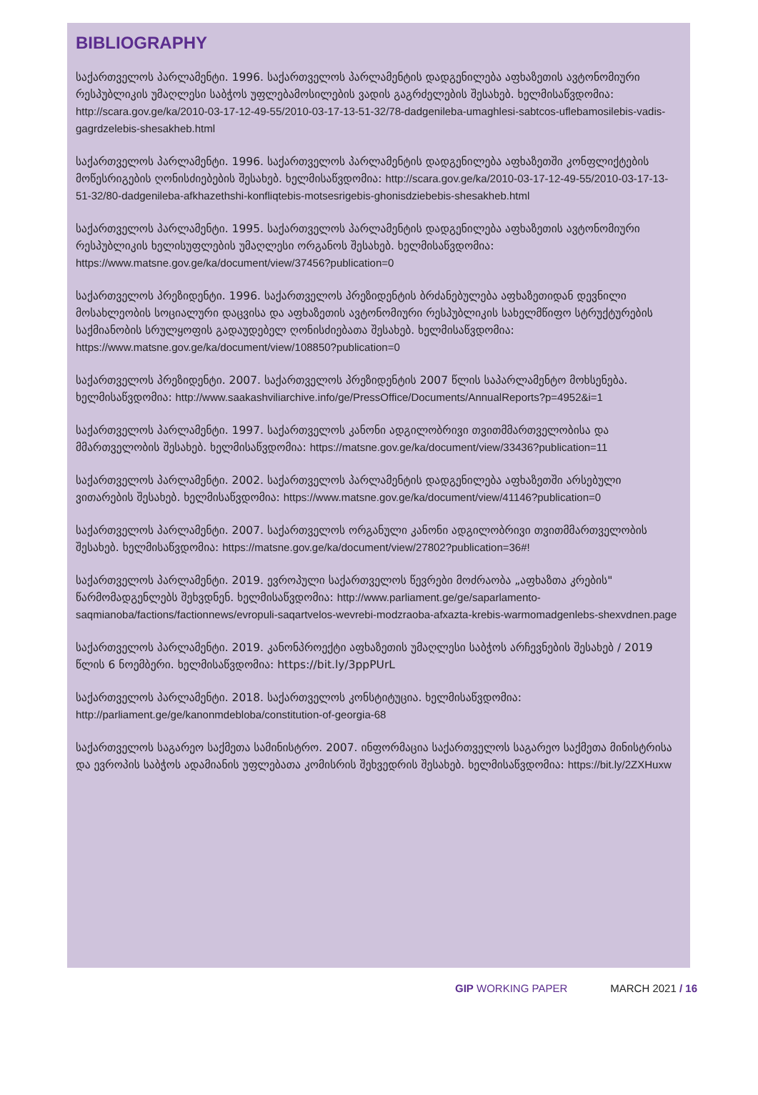BIBLIOGRAPHY
საქართველოს პარლამენტი. 1996. საქართველოს პარლამენტის დადგენილება აფხაზეთის ავტონომიური რესპუბლიკის უმაღლესი საბჭოს უფლებამოსილების ვადის გაგრძელების შესახებ. ხელმისაწვდომია: http://scara.gov.ge/ka/2010-03-17-12-49-55/2010-03-17-13-51-32/78-dadgenileba-umaghlesi-sabtcos-uflebamosilebis-vadis-gagrdzelebis-shesakheb.html
საქართველოს პარლამენტი. 1996. საქართველოს პარლამენტის დადგენილება აფხაზეთში კონფლიქტების მოწესრიგების ღონისძიებების შესახებ. ხელმისაწვდომია: http://scara.gov.ge/ka/2010-03-17-12-49-55/2010-03-17-13-51-32/80-dadgenileba-afkhazethshi-konfliqtebis-motsesrigebis-ghonisdziebebis-shesakheb.html
საქართველოს პარლამენტი. 1995. საქართველოს პარლამენტის დადგენილება აფხაზეთის ავტონომიური რესპუბლიკის ხელისუფლების უმაღლესი ორგანოს შესახებ. ხელმისაწვდომია: https://www.matsne.gov.ge/ka/document/view/37456?publication=0
საქართველოს პრეზიდენტი. 1996. საქართველოს პრეზიდენტის ბრძანებულება აფხაზეთიდან დევნილი მოსახლეობის სოციალური დაცვისა და აფხაზეთის ავტონომიური რესპუბლიკის სახელმწიფო სტრუქტურების საქმიანობის სრულყოფის გადაუდებელ ღონისძიებათა შესახებ. ხელმისაწვდომია: https://www.matsne.gov.ge/ka/document/view/108850?publication=0
საქართველოს პრეზიდენტი. 2007. საქართველოს პრეზიდენტის 2007 წლის საპარლამენტო მოხსენება. ხელმისაწვდომია: http://www.saakashviliarchive.info/ge/PressOffice/Documents/AnnualReports?p=4952&i=1
საქართველოს პარლამენტი. 1997. საქართველოს კანონი ადგილობრივი თვითმმართველობისა და მმართველობის შესახებ. ხელმისაწვდომია: https://matsne.gov.ge/ka/document/view/33436?publication=11
საქართველოს პარლამენტი. 2002. საქართველოს პარლამენტის დადგენილება აფხაზეთში არსებული ვითარების შესახებ. ხელმისაწვდომია: https://www.matsne.gov.ge/ka/document/view/41146?publication=0
საქართველოს პარლამენტი. 2007. საქართველოს ორგანული კანონი ადგილობრივი თვითმმართველობის შესახებ. ხელმისაწვდომია: https://matsne.gov.ge/ka/document/view/27802?publication=36#!
საქართველოს პარლამენტი. 2019. ევროპული საქართველოს წევრები მოძრაობა „აფხაზთა კრების" წარმომადგენლებს შეხვდნენ. ხელმისაწვდომია: http://www.parliament.ge/ge/saparlamento-saqmianoba/factions/factionnews/evropuli-saqartvelos-wevrebi-modzraoba-afxazta-krebis-warmomadgenlebs-shexvdnen.page
საქართველოს პარლამენტი. 2019. კანონპროექტი აფხაზეთის უმაღლესი საბჭოს არჩევნების შესახებ / 2019 წლის 6 ნოემბერი. ხელმისაწვდომია: https://bit.ly/3ppPUrL
საქართველოს პარლამენტი. 2018. საქართველოს კონსტიტუცია. ხელმისაწვდომია: http://parliament.ge/ge/kanonmdebloba/constitution-of-georgia-68
საქართველოს საგარეო საქმეთა სამინისტრო. 2007. ინფორმაცია საქართველოს საგარეო საქმეთა მინისტრისა და ევროპის საბჭოს ადამიანის უფლებათა კომისრის შეხვედრის შესახებ. ხელმისაწვდომია: https://bit.ly/2ZXHuxw
GIP WORKING PAPER MARCH 2021 / 16